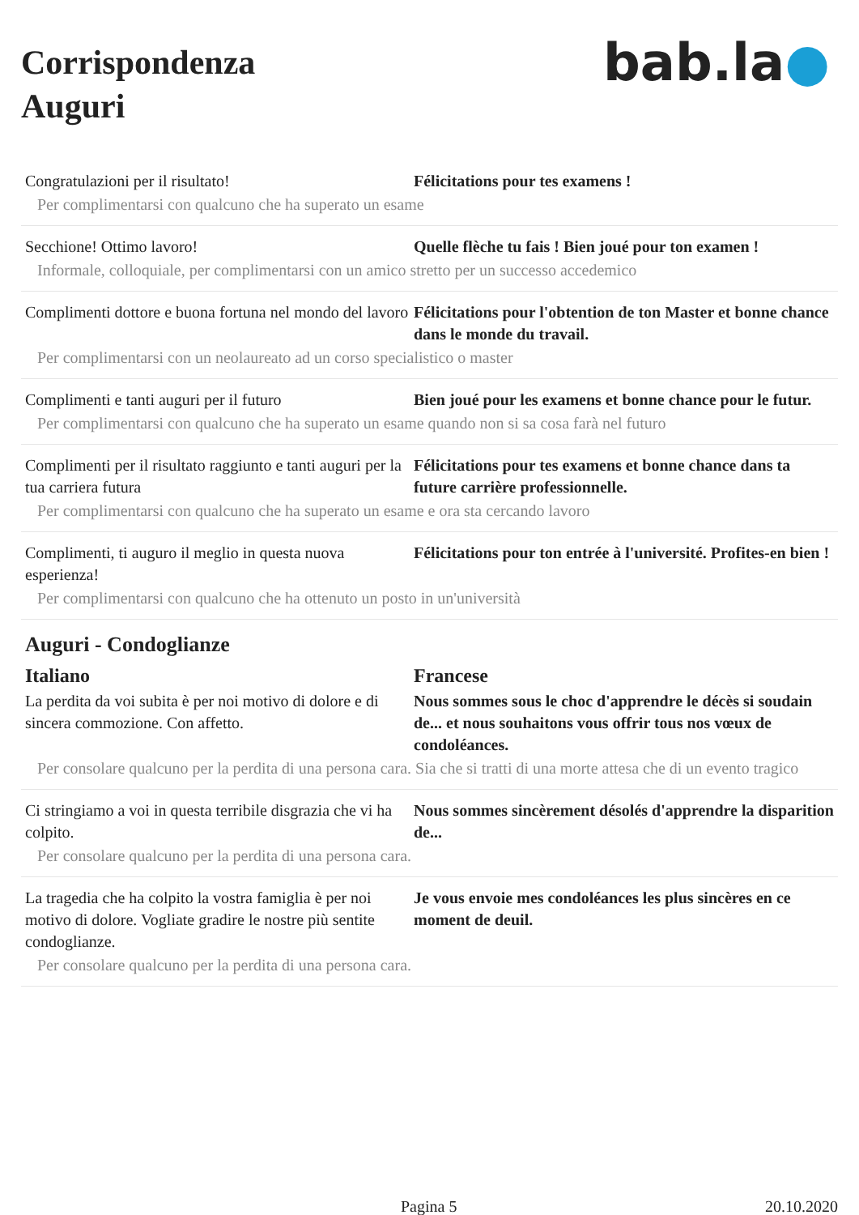Corrispondenza
Auguri
bab.la●
Congratulazioni per il risultato! Félicitations pour tes examens !
Per complimentarsi con qualcuno che ha superato un esame
Secchione! Ottimo lavoro! Quelle flèche tu fais ! Bien joué pour ton examen !
Informale, colloquiale, per complimentarsi con un amico stretto per un successo accedemico
Complimenti dottore e buona fortuna nel mondo del lavoro
Félicitations pour l'obtention de ton Master et bonne chance dans le monde du travail.
Per complimentarsi con un neolaureato ad un corso specialistico o master
Complimenti e tanti auguri per il futuro Bien joué pour les examens et bonne chance pour le futur.
Per complimentarsi con qualcuno che ha superato un esame quando non si sa cosa farà nel futuro
Complimenti per il risultato raggiunto e tanti auguri per la tua carriera futura
Félicitations pour tes examens et bonne chance dans ta future carrière professionnelle.
Per complimentarsi con qualcuno che ha superato un esame e ora sta cercando lavoro
Complimenti, ti auguro il meglio in questa nuova esperienza!
Félicitations pour ton entrée à l'université. Profites-en bien !
Per complimentarsi con qualcuno che ha ottenuto un posto in un'università
Auguri - Condoglianze
Italiano Francese
La perdita da voi subita è per noi motivo di dolore e di sincera commozione. Con affetto.
Nous sommes sous le choc d'apprendre le décès si soudain de... et nous souhaitons vous offrir tous nos vœux de condoléances.
Per consolare qualcuno per la perdita di una persona cara. Sia che si tratti di una morte attesa che di un evento tragico
Ci stringiamo a voi in questa terribile disgrazia che vi ha colpito.
Nous sommes sincèrement désolés d'apprendre la disparition de...
Per consolare qualcuno per la perdita di una persona cara.
La tragedia che ha colpito la vostra famiglia è per noi motivo di dolore. Vogliate gradire le nostre più sentite condoglianze.
Je vous envoie mes condoléances les plus sincères en ce moment de deuil.
Per consolare qualcuno per la perdita di una persona cara.
Pagina 5 20.10.2020